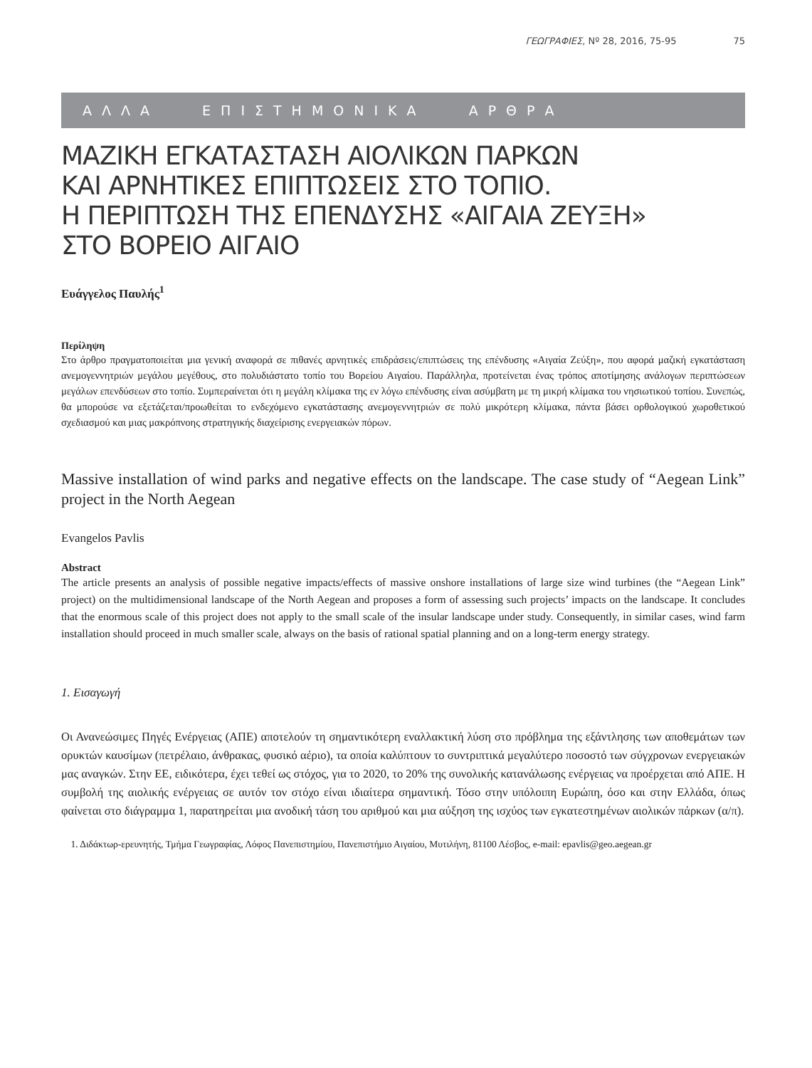ΓΕΩΓΡΑΦΙΕΣ, Nº 28, 2016, 75-95 75
ΑΛΛΑ ΕΠΙΣΤΗΜΟΝΙΚΑ ΑΡΘΡΑ
ΜΑΖΙΚΗ ΕΓΚΑΤΑΣΤΑΣΗ ΑΙΟΛΙΚΩΝ ΠΑΡΚΩΝ
ΚΑΙ ΑΡΝΗΤΙΚΕΣ ΕΠΙΠΤΩΣΕΙΣ ΣΤΟ ΤΟΠΙΟ.
Η ΠΕΡΙΠΤΩΣΗ ΤΗΣ ΕΠΕΝΔΥΣΗΣ «ΑΙΓΑΙΑ ΖΕΥΞΗ»
ΣΤΟ ΒΟΡΕΙΟ ΑΙΓΑΙΟ
Ευάγγελος Παυλής<sup>1</sup>
Περίληψη
Στο άρθρο πραγματοποιείται μια γενική αναφορά σε πιθανές αρνητικές επιδράσεις/επιπτώσεις της επένδυσης «Αιγαία Ζεύξη», που αφορά μαζική εγκατάσταση ανεμογεννητριών μεγάλου μεγέθους, στο πολυδιάστατο τοπίο του Βορείου Αιγαίου. Παράλληλα, προτείνεται ένας τρόπος αποτίμησης ανάλογων περιπτώσεων μεγάλων επενδύσεων στο τοπίο. Συμπεραίνεται ότι η μεγάλη κλίμακα της εν λόγω επένδυσης είναι ασύμβατη με τη μικρή κλίμακα του νησιωτικού τοπίου. Συνεπώς, θα μπορούσε να εξετάζεται/προωθείται το ενδεχόμενο εγκατάστασης ανεμογεννητριών σε πολύ μικρότερη κλίμακα, πάντα βάσει ορθολογικού χωροθετικού σχεδιασμού και μιας μακρόπνοης στρατηγικής διαχείρισης ενεργειακών πόρων.
Massive installation of wind parks and negative effects on the landscape. The case study of “Aegean Link” project in the North Aegean
Evangelos Pavlis
Abstract
The article presents an analysis of possible negative impacts/effects of massive onshore installations of large size wind turbines (the “Aegean Link” project) on the multidimensional landscape of the North Aegean and proposes a form of assessing such projects’ impacts on the landscape. It concludes that the enormous scale of this project does not apply to the small scale of the insular landscape under study. Consequently, in similar cases, wind farm installation should proceed in much smaller scale, always on the basis of rational spatial planning and on a long-term energy strategy.
1. Εισαγωγή
Οι Ανανεώσιμες Πηγές Ενέργειας (ΑΠΕ) αποτελούν τη σημαντικότερη εναλλακτική λύση στο πρόβλημα της εξάντλησης των αποθεμάτων των ορυκτών καυσίμων (πετρέλαιο, άνθρακας, φυσικό αέριο), τα οποία καλύπτουν το συντριπτικά μεγαλύτερο ποσοστό των σύγχρονων ενεργειακών μας αναγκών. Στην ΕΕ, ειδικότερα, έχει τεθεί ως στόχος, για το 2020, το 20% της συνολικής κατανάλωσης ενέργειας να προέρχεται από ΑΠΕ. Η συμβολή της αιολικής ενέργειας σε αυτόν τον στόχο είναι ιδιαίτερα σημαντική. Τόσο στην υπόλοιπη Ευρώπη, όσο και στην Ελλάδα, όπως φαίνεται στο διάγραμμα 1, παρατηρείται μια ανοδική τάση του αριθμού και μια αύξηση της ισχύος των εγκατεστημένων αιολικών πάρκων (α/π).
1. Διδάκτωρ-ερευνητής, Τμήμα Γεωγραφίας, Λόφος Πανεπιστημίου, Πανεπιστήμιο Αιγαίου, Μυτιλήνη, 81100 Λέσβος, e-mail: epavlis@geo.aegean.gr